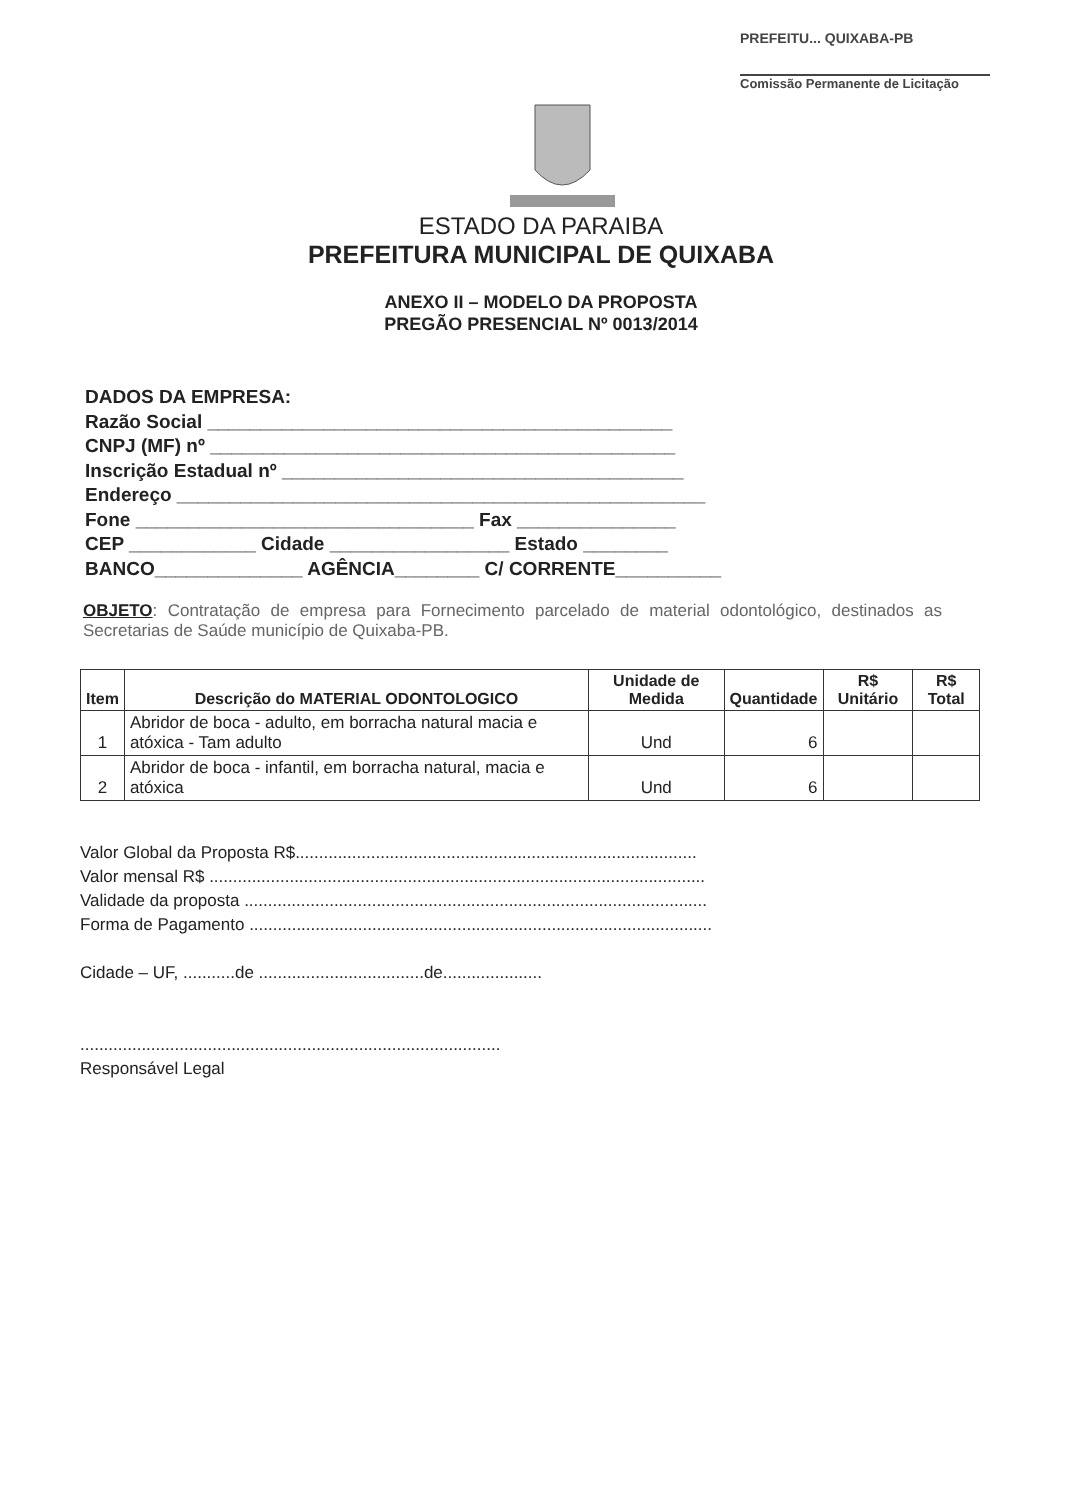PREFEITU... QUIXABA-PB
Comissão Permanente de Licitação
ESTADO DA PARAIBA
PREFEITURA MUNICIPAL DE QUIXABA
ANEXO II – MODELO DA PROPOSTA
PREGÃO PRESENCIAL Nº 0013/2014
DADOS DA EMPRESA:
Razão Social ____________________________________________
CNPJ (MF) nº ____________________________________________
Inscrição Estadual nº ______________________________________
Endereço __________________________________________________
Fone ________________________________ Fax _______________
CEP ____________ Cidade _________________ Estado ________
BANCO______________ AGÊNCIA________ C/ CORRENTE__________
OBJETO: Contratação de empresa para Fornecimento parcelado de material odontológico, destinados as Secretarias de Saúde município de Quixaba-PB.
| Item | Descrição do MATERIAL ODONTOLOGICO | Unidade de Medida | Quantidade | R$ Unitário | R$ Total |
| --- | --- | --- | --- | --- | --- |
| 1 | Abridor de boca - adulto, em borracha natural macia e atóxica - Tam adulto | Und | 6 | | |
| 2 | Abridor de boca - infantil, em borracha natural, macia e atóxica | Und | 6 | | |
Valor Global da Proposta R$.....................................................................................
Valor mensal R$ .........................................................................................................
Validade da proposta ..................................................................................................
Forma de Pagamento ..................................................................................................
Cidade – UF, ...........de ...................................de.....................
.........................................................................................
Responsável Legal